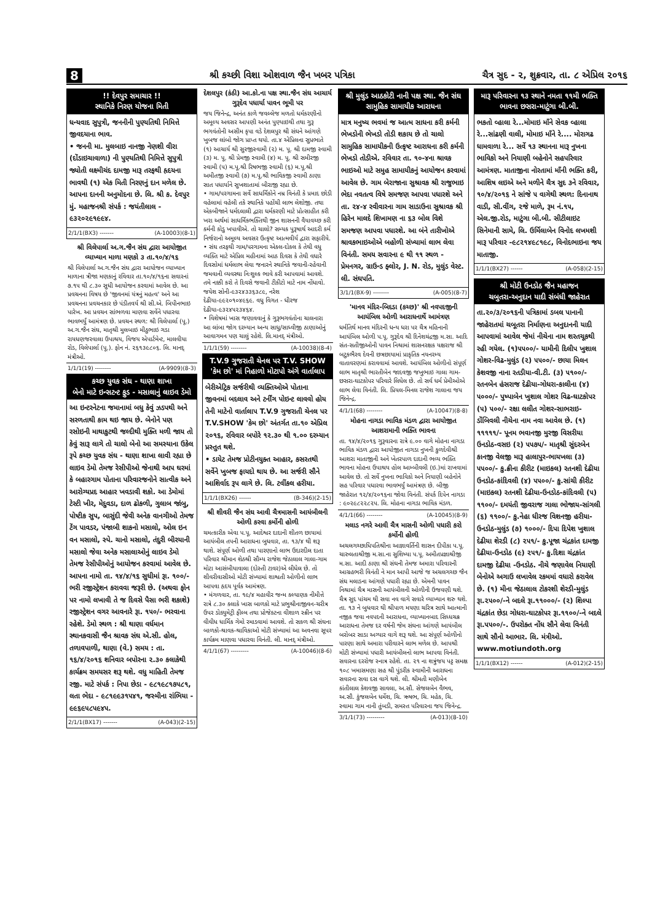8 શ્રી કચ્છી વિશા ઓશવાળ જૈન ખબર પત્રિકા ચૈત્ર સુદ - ૨, શુક્રવાર, તા. ૮ એપ્રિલ ૨૦૧૬
!! દેવપુર સમાચાર !!
સ્થાનિકે નિરણ યોજના મિતી
ધન્યવાદ સુપુત્રી, જનનીની પુણ્યતિથી નિમિત્તે જીવદયાના ભાવ.
• જનની મા. મુલબાઇ નાનજી નેણશી વીરા (દોંડાઇચાવાળા) ની પુણ્યતિથી નિમિત્તે સુપુત્રી જ્યોતી લક્ષ્મીચંદ દામજી મારૂ તરફથી હૃદયના ભાવથી (૧) એક મિતી નિરણનું દાન મળેલ છે. આપના દાનની અનુમોદના છે. લિ. શ્રી ક. દેવપુર મું. મહાજનશ્રી સંપર્ક : જયંતીલાલ - ૯૩૨૦૨૯૧૯૯૪.
2/1/1(BX3) ------- (A-10003)(8-1)
શ્રી વિલેપાર્લા અ.ગ.જૈન સંઘ દ્વારા આયોજીત વ્યાખ્યાન માળા મણકો ૩ તા.૧૦/૪/૧૬
શ્રી વિલેપાર્લા અ.ગ.જૈન સંઘ દ્વારા આયોજન વ્યાખ્યાન માળાના ત્રીજા મણકાનું રવિવાર તા.૧૦/૪/૧૬ના સવારનાં ૭.૧૫ થી ૮.૩૦ સુધી આયોજન કરવામાં આવેલ છે. આ પ્રવચનના વિષય છે 'જીવનમાં યંત્રનું મહત્વ' અને આ પ્રવચનના પ્રવચનકાર છે પંડીતવર્ય શ્રી સી.એ. બિપીનભાઇ પારેખ. આ પ્રવચન સાંભળવા માણવા સર્વેને પધારવા ભાવભર્યું આમંત્રણ છે. પ્રવચન સ્થળ: શ્રી વિલેપાર્લા (પૂ.) અ.ગ.જૈન સંઘ, માતૃશ્રી મુલબાઇ મીઠુભાઇ ગડા રાયધણજરવાલા ઉપાશ્રય, વિજય એપાર્ટમેન્ટ, માલવીયા રોડ, વિલેપાર્લા (પૂ.). ફોન નં. ૨૬૧૩૯૮૦૬. લિ. માનદ્ મંત્રીઓ.
1/1/1(19) -------- (A-9909)(8-3)
કચ્છ યુવક સંઘ - થાણા શાખા
બેનો માટે ઇન્સટન્ટ ફુડ - મસાલાનું લાઇવ ડેમો
આ ઇન્ટરનેટના જમાનામાં બધુ કેવું ઝડપથી અને સરળતાથી કામ થઇ જાય છે. બેનોને પણ રસોઇની માથાકુટથી જલ્દીથી મુક્તિ મળી જાય તો કેવું સારૂ લાગે તો ચાલો બેનો આ સમસ્યાના ઉકેલ રૂપે કચ્છ યુવક સંઘ - થાણા શાખા લાવી રહ્યા છે લાઇવ ડેમો તેમજ રેસીપીઓ જેનાથી આપ ઘરમાં કે બહારગામ પોતાના પરિવારજનોને સાત્વીક અને આરોગ્યપ્રદ આહાર ખવડાવી શકો. આ ડેમોમાં ટેસ્ટી ખીર, મેદુવડા, દાળ ઢોકળી, ગુલાબ જાંબુ, પોષ્ટીક સુપ, બાસુંદી જેવી અનેક વાનગીઓ તેમજ ટેંગ પાવડર, પંજાબી શાકનો મસાલો, ઓલ ઇન વન મસાલો, સ્પે. ચાનો મસાલો, તંદુરી બીરયાની મસાલો જેવા અનેક મસાલાઓનું લાઇવ ડેમો તેમજ રેસીપીઓનું આયોજન કરવામાં આવેલ છે. આપના નામો તા. ૧૪/૪/૧૬ સુધીમાં રૂા. ૧૦૦/- ભરી રજીસ્ટ્રેશન કરાવવા જરૂરી છે. (અથવા ફોન પર નામો લખાવી તે જ દિવસે પૈસા ભરી શકાશે) રજીસ્ટ્રેશન વગર આવનારે રૂા. ૧૫૦/- ભરવાના રહેશે. ડેમો સ્થળ : શ્રી થાણા વર્ધમાન સ્થાનકવાસી જૈન શ્રાવક સંઘ એ.સી. હોલ, તળાવપાળી, થાણા (વે.) સમય : તા. ૧૬/૪/૨૦૧૬ શનિવાર બપોરના ૨.૩૦ કલાકેથી કાર્યક્રમ સમયસર શરૂ થશે. વધુ માહિતી તેમજ રજી. માટે સંપર્ક : નિપા છેડા - ૯૮૧૯૮૧૭૫૮૧, લતા ભેદા - ૯૮૧૯૯૩૧૫૪૧, જસ્મીના રાંભિયા - ૯૯૬૯૫૮૫૯૪૫.
2/1/1(BX17) ------- (A-043)(2-15)
દેશલપુર (કંઠી) આ.કો.ના પક્ષ સ્થા.જૈન સંઘ આચાર્ય ગુરૂદેવ પધાર્યા પાવન ભૂમી પર
જય જિનેન્દ્ર, અનંત કાળે જવલ્લેજ મળતો ધર્મકરણીનો અમૂલ્ય અવસર આપણી અનંત પુણ્યાઇથી તથા ગુરૂ ભગવંતોની અસીમ કૃપા વડે દેશલપુર શ્રી સંઘને આંગણે ખુબજ લાંબો જોગ પ્રાપ્ત થયો. તા.૪ એપ્રિલના સુપ્રભાતે (૧) આચાર્ય શ્રી સુરજીસ્વામી (૨) મ. પૂ. શ્રી દામજી સ્વામી (૩) મ. પૂ. શ્રી પ્રેમજી સ્વામી (૪) મ. પૂ. શ્રી સમીરજી સ્વામી (૫) મ.પૂ.શ્રી રિષભજી સ્વામી (૬) મ.પૂ.શ્રી અમીતજી સ્વામી (૭) મ.પૂ.શ્રી ભાવિકજી સ્વામી ઠાણા સાત પધાર્યાને સુખશાતામાં બીરાજી રહ્યા છે.
• ગામ/પરગામના સર્વે સાધર્મિકોને નમ્ર વિનંતી કે પ્રમાદ છોડી વહેલામાં વહેલી તકે સ્થાનિકે પહોંચી લાભ લેશોજી. તથા એકબીજાને ધર્મદલાલી દ્વારા ધર્મકરણી માટે પ્રોત્સાહીત કરી ખરા અર્થમાં સાધર્મિકભક્તિથી જીન શાસનની વૈયાવચ્છ કરી કર્મની કોડુ ખપાવીએ. તો ચાલો? સમ્યક પુરૂષાર્થ આદરી કર્મ નિર્જરાનો અમૂલ્ય અવસર ઉત્કૃષ્ટ આત્મવીર્ય દ્વારા સફારીયે.
• સંઘ તરફથી ગામ/પરગામના એકલ-દોકલ કે તેથી વધુ વ્યક્તિ માટે એપ્રિલ મહીનામાં આઠ દિવસ કે તેથી વધારે દિવસોમાં ધર્મલાભ લેવા જનારને સ્થાનિકે જવાની-રહેવાની જમવાની વ્યવસ્થા નિઃશુલ્ક ભાવે કરી આપવામાં આવશે. તમે નક્કી કરો તે દિવસે જવાની ટીકીટો માટે નામ નોંધાવો. જયેશ સોની-૯૩૨૪૩૩૬૩૮૯, નરેશ દેઢીયા-૯૯૨૦૧૦૪૯૬૯. વધુ વિગત - ધીરજ દેઢીયા-૯૩૨૪૫૨૩૪૬૪.
• વિશેષમાં ખાસ જણાવવાનું કે ગુરૂભગવંતોના ચાલનારા આ લાંબા જોગ દરમ્યાન અન્ય સાધુ/સાધ્વીજી ઠાણાઓનું આવાગમન પણ ચાલું રહેશે. લિ.માનદ્ મંત્રીઓ.
1/1/1(59) -------- (A-10038)(8-4)
T.V.9 ગુજરાતી ચેનલ પર T.V. SHOW 'કેમ છો' માં નિહાળો મોટાપો અંગે વાર્તાલાપ
બેરીએટ્રિક સર્જરીથી વ્યક્તિઓએ પોતાના જીવનમાં બદલાવ અને ટર્નીંગ પોઇન્ટ લાવવો હોય તેની માટેનો વાર્તાલાપ T.V.9 ગુજરાતી ચેનલ પર T.V.SHOW 'કેમ છો' અંતર્ગત તા.૧૦ એપ્રિલ ૨૦૧૬, રવિવાર બપોરે ૧૨.૩૦ થી ૧.૦૦ દરમ્યાન પ્રસ્તુત થશે.
• ડાયેટ તેમજ પ્રોટીનયુક્ત આહાર, કસરતથી સર્વેને ખુબજ ફાયદો થાય છે. આ સર્જરી સૌને આશિર્વાદ રૂપ લાગે છે. લિ. ટવીંકલ હરીયા.
1/1/1(BX26) ------ (B-346)(2-15)
શ્રી શીવરી જૈન સંઘ આવી ચૈત્રમાસની આયંબીલની ઓળી કરવા કર્મોની હોળી
ચમત્કારીક એવા પ.પૂ. આદેશ્વર દાદાની શીતળ છાયામાં આયંબીલ તપની આરાધના બુધવાર, તા. ૧૩/૪ થી શરૂ થાશે. સંપૂર્ણ ઓળી તથા પારણાનો લાભ ઉદારદીલ દાતા પરિવાર શ્રીમાન શેઠશ્રી સૌમ્ય રાજેશ જેઠાલાલ ગાલા-ગામ મોટા આસંબીયાવાલા (દોસ્તી ટાવર)એ લીધેલ છે. તો શીવરીવાસીઓ મોટી સંખ્યામાં શાશ્વતી ઓળીનો લાભ આપવા હૃદય પૂર્વક આમંત્રણ.
• મંગળવાર, તા. ૧૯/૪ મહાવીર જન્મ કલ્યાણક નીમીત્તે રાત્રે ૮.૩૦ કલાકે ખાસ બાળકો માટે પ્રભુશ્રીનાજીવન-ચરીત્ર ઉપર ડોક્યુમેટ્રી ફીલ્મ તથા પ્રોજેક્ટના વીશાળ સ્ક્રીન પર વીવીધ ધાર્મિક ગેમો રમાડવામાં આવશે. તો સકળ શ્રી સંઘના બાળકો-શ્રાવક-શ્રાવિકાઓ મોટી સંખ્યામાં આ અવનવા સૂપર કાર્યક્રમ માણવા પધારવા વિનંતી. લી. માનદ્ મંત્રીઓ.
4/1/1(67) --------- (A-10046)(8-6)
શ્રી મુલુંડ આઠકોટી નાની પક્ષ સ્થા. જૈન સંઘ સામુહિક સામાયીક આરાધના
માત્ર મનુષ્ય ભવમાં જ આત્મ સાધના કરી કર્મની ભેખડોની ભેખડો તોડી શકાય છે તો ચાલો સામુહિક સામાયીકની ઉત્કૃષ્ટ આરાધના કરી કર્મની ભેખડો તોડીએ. રવિવાર તા. ૧૦-૪ના શ્રાવક ભાઇઓ માટે સમુહ સામાયીકનું આયોજન કરવામાં આવેલ છે. ગામ બેરાજાના સુશ્રાવક શ્રી રાજુભાઇ ભેદા નવતત્વ વિષે સમજણ આપવા પધારશે અને તા. ૨૪-૪ રવીવારના ગામ સાડાઉના સુશ્રાવક શ્રી હિરેન માલદે શિખામણ ના ૬૩ બોલ વિશે સમજણ આપવા પધારશે. આ બંને તારીખોએ શ્રાવકભાઇઓએ બહોળી સંખ્યામાં લાભ લેવા વિનંતી. સમય સવારના ૯ થી ૧૧ સ્થળ - પ્રેમનગર, ગ્રાઉન્ડ ફ્લોર, J. N. રોડ, મુલુંડ વેસ્ટ. લી. સંઘપતિ.
3/1/1(BX-9) -------- (A-005)(8-7)
'માનવ મંદિર-બિદડા (કચ્છ)' શ્રી નવપદજીની આયંબિલ ઓળી આરાધનાર્થે આમંત્રણ
ધર્મતિર્થ માનવ મંદિરની ધન્ય ધરા પર ચૈત્ર મહિનાની આયંબિલ ઓળી પ.પૂ. ગુરૂદેવ શ્રી દિનેશચંદ્રજી મ.સા. આદિ સંત-સતીજીઓની પાવન નિશ્રામાં શાસનરક્ષક યક્ષરાજ શ્રી બટુકભૈરવ દેવની છત્રછાયામાં પ્રાકૃતિક નયનરમ્ય વાતાવરણમાં કરાવવામાં આવશે. આયંબિલ ઓળીનો સંપૂર્ણ લાભ માતૃશ્રી ભારતીબેન જાદવજી જખુભાઇ ગાલા ગામ-છસરા-ઘાટકોપર પરિવારે લિધેલ છે. તો સર્વ ધર્મ પ્રેમીઓએ લાભ લેવા વિનંતી. લિ. પ્રિયલ-મિનલ રાજેશ ગાલાના જય જિનેન્દ્ર.
4/1/1(68) -------- (A-10047)(8-8)
મોહના નાગડા ભાવિક મંડળ દ્વારા આયોજીત આશરામાની ભક્તિ ભાવના
તા. ૧૪/૪/૨૦૧૬ ગુરૂવારના રાત્રે ૯.૦૦ વાગે મોહના નાગડા ભાવિક મંડળ દ્વારા આયોજીત નાગડા નુખની કુળદેવીશ્રી આશરા માતાજીની અને ખેતરપાળ દાદાની ભવ્ય ભક્તિ ભાવના મોહના ઉપાશ્રય હોલ આમ્બીવલી (ઇ.)માં રાખવામાં આવેલ છે. તો સર્વે નુખના ભાવિકો અને નિયાણી બહેનોને સહ પરિવાર પધારવા ભાવભર્યું આમંત્રણ છે. બીજી જાહેરાત ૧૨/૪/૨૦૧૬ના જોવા વિનંતી. સંપર્ક દિપેન નાગડા : ૯૦૨૯૮૨૨૮૨૫. લિ. મોહના નાગડા ભાવિક મંડળ.
4/1/1(66) -------- (A-10045)(8-9)
મલાડ નગરે આવી ચૈત્ર માસની ઓળી પધારી કરો કર્મોની હોળી
અચલગચ્છાધિપતિશ્રીના આજ્ઞાવર્તિની શાસન દીપીકા પ.પૂ. ચારુલતાશ્રીજી મ.સા.ના સુશિષ્યા પ.પૂ. અમીતપ્રજ્ઞાશ્રીજી મ.સા. આદી ઠાણા શ્રી સંઘની તેમજ અમારા પરિવારની આગ્રહભરી વિનંતી ને માન આપી આજે જ અચલગચ્છ જૈન સંઘ મલાડના આંગણે પધારી રહ્યા છે. એમની પાવન નિશ્રામાં ચૈત્ર માસની આયંબીલની ઓળીની ઉજવણી થશે. ચૈત્ર સુદ પાંચમ થી સવા નવ વાગે સવારે વ્યાખ્યાન શરુ થશે. તા. ૧૩ ને બુધવાર થી શ્રીપાળ મયણા ચરિત્ર સાથે આત્માની નજીક જવા નવપદની આરાધના, વ્યાખ્યાનબાદ સિધ્ધચક્ર આરાધના તેમજ દર વર્ષની જેમ સંઘના આંગણે આયંબીલ બરોબર સાડા અગ્યાર વાગે શરૂ થશે. આ સંપૂર્ણ ઓળીનો પારણા સાથે અમારા પરીવારને લાભ મળેલ છે. આપશ્રી મોટી સંખ્યામાં પધારી આયંબીલનો લાભ આપવા વિનંતી. સવારના દરરોજ સ્નાત્ર રહેશે. તા. ૨૧ ના શત્રુંજય પટ્ટ સમક્ષ ૧૦૮ ખમાસમણા સહ શ્રી પુંડરીક સ્વામીની આરાધના સવારના સવા દસ વાગે થશે. લી. શ્રીમતી મણીબેન કાંતીલાલ કેશવજી સાવલા, અ.સૌ. સેજલબેન વૈભવ, અ.સૌ. કુંજલબેન ધર્મેશ, ચિ. ઋષભ, ચિ. મહેક, ચિ. સ્વામા ગામ નાની તુંબડી, સમસ્ત પરિવારના જય જિનેન્દ્ર.
3/1/1(73) --------- (A-013)(8-10)
મારૂ પરિવારના ૧૩ સ્થાને નમતા ૧૧મી ભક્તિ ભાવના છસરા-માટુંગા બી.બી.
ભકતો વ્હાલા રે...મોમાઇ માઁને સેવક વ્હાલા રે...સાંઢણી વાલી, મોમાઇ માઁને રે.... મોરાગઢ ધામવાળા રે... સર્વે ૧૩ સ્થાનના મારૂ નુખના ભાવિકો અને નિયાણી બહેનોને સહપરિવાર આમંત્રણ. માતાજીના નોરતામાં માઁની ભક્તિ કરી, આશિષ લઇએ અને મળીને ચૈત્ર સુદ ૩ને રવિવાર, ૧૦/૪/૨૦૧૬ ને સાંજે ૫ વાગેથી સ્થળ: દિનાનાથ વાડી, સી.વીંગ, ૨જે માળે, રૂમ નં.૧૫, એલ.જી.રોડ, માટુંગા બી.બી. સીટીલાઇટ સિનેમાની સામે, લિ. ઉર્મિલાબેન વિનોદ લખમશી મારૂ પરિવાર -૯૮૨૧૪૯૮૧૯૮, વિનોદભાઇના જય માતાજી.
1/1/1(BX27) ------ (A-058)(2-15)
શ્રી મોટી ઉનડોઠ જૈન મહાજન
ચબુતરા-અનુદાન યાદી સંબંધી જાહેરાત
તા.૨૦/૩/૨૦૧૬ની પત્રિકામાં ડબલ પાનાની જાહેરાતમાં ચબૂતરા નિર્માણના અનુદાનની યાદી આપવામાં આવેલ જેમાં નીચેના નામ શરતચૂકથી રહી ગયેલ. (૧)૫૫૦૦/- યામીની દિલીપ ખુશાલ ગોશર-વિઢ-મુલુંડ (૨) ૫૫૦૦/- છાયા મિલન કેશવજી નાના રતડીયા-વી.ટી. (૩) ૫૧૦૦/- રતનબેન હંસરાજ દેઢીયા-ગોધરા-કાલીના (૪) ૫૦૦૦/- પુષ્પાબેન ખુશાલ ગોશર વિઢ-ઘાટકોપર (૫) ૫૦૦/- રક્ષા લલીત ગોશર-સાભરાઇ-ડોંબિવલી નીચેના નામ નવા આવેલ છે. (૧) ૧૧૧૧૧/- પૂનમ ભવાનજી મુરજી વિસરીયા ઉનડોઠ-વસઇ (૨) ૫૫૭૫/- માતૃશ્રી સુંદરબેન કાનજી વેલજી મારૂ હાલાપુર-ભાયખલા (૩) ૫૫૦૦/- કુ.ક્રીના કીરીટ (માઇકલ) રતનશી દેઢીયા ઉનડોઠ-કાંદિવલી (૪) ૫૫૦૦/- કુ.સાંચી કીરીટ (માઇકલ) રતનશી દેઢીયા-ઉનડોઠ-કાંદિવલી (૫) ૧૧૦૦/- દમયંતી જીવરાજ ગાલા ભોજાય-સાંગલી (૬) ૧૧૦૦/- કુ.નેહા ધીરજ વિશનજી હરીયા-ઉનડોઠ-મુલુંડ (૭) ૧૦૦૦/- દિપા દિપેશ ખુશાલ દેઢીયા શેરડી (૮) ૨૫૧/- કુ.પૂજા ચંદ્રકાંત દામજી દેઢીયા-ઉનડોઠ (૯) ૨૫૧/- કુ.દિશા ચંદ્રકાંત દામજી દેઢીયા -ઉનડોઠ. નીચે જણાવેલ નિયાણી બેનોએ અગાઉ લખાવેલ રકમમાં વધારો કરાવેલ છે. (૧) મીના જેઠાલાલ ટોકરશી શેરડી-મુલુંડ રૂા.૨૫૦૦/-ને બદલે રૂા.૧૧૦૦૦/- (૨) શિલ્પા ચંદ્રકાંત છેડા ગોધરા-ઘાટકોપર રૂા.૧૧૦૦/-ને બદલે રૂા.૫૫૦૦/-. ઉપરોક્ત નોંધ સૌને લેવા વિનંતી સાથે સૌનો આભાર. લિ. મંત્રીઓ. www.motiundoth.org
1/1/1(BX12) ------ (A-012)(2-15)